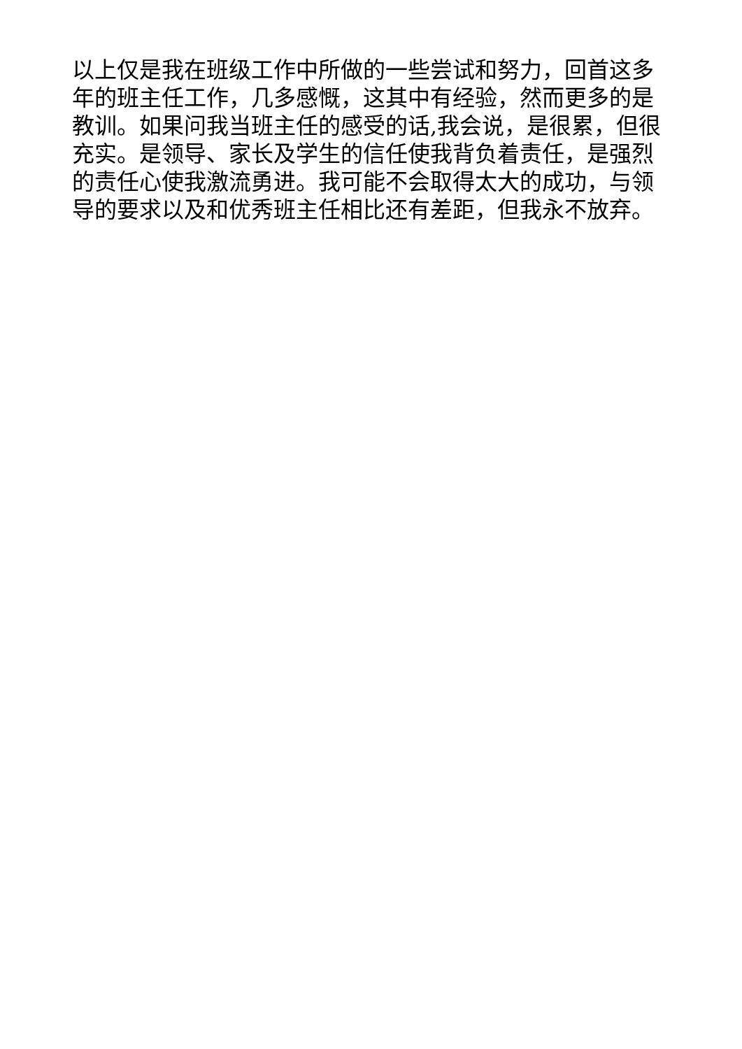以上仅是我在班级工作中所做的一些尝试和努力，回首这多
年的班主任工作，几多感慨，这其中有经验，然而更多的是
教训。如果问我当班主任的感受的话,我会说，是很累，但很
充实。是领导、家长及学生的信任使我背负着责任，是强烈
的责任心使我激流勇进。我可能不会取得太大的成功，与领
导的要求以及和优秀班主任相比还有差距，但我永不放弃。